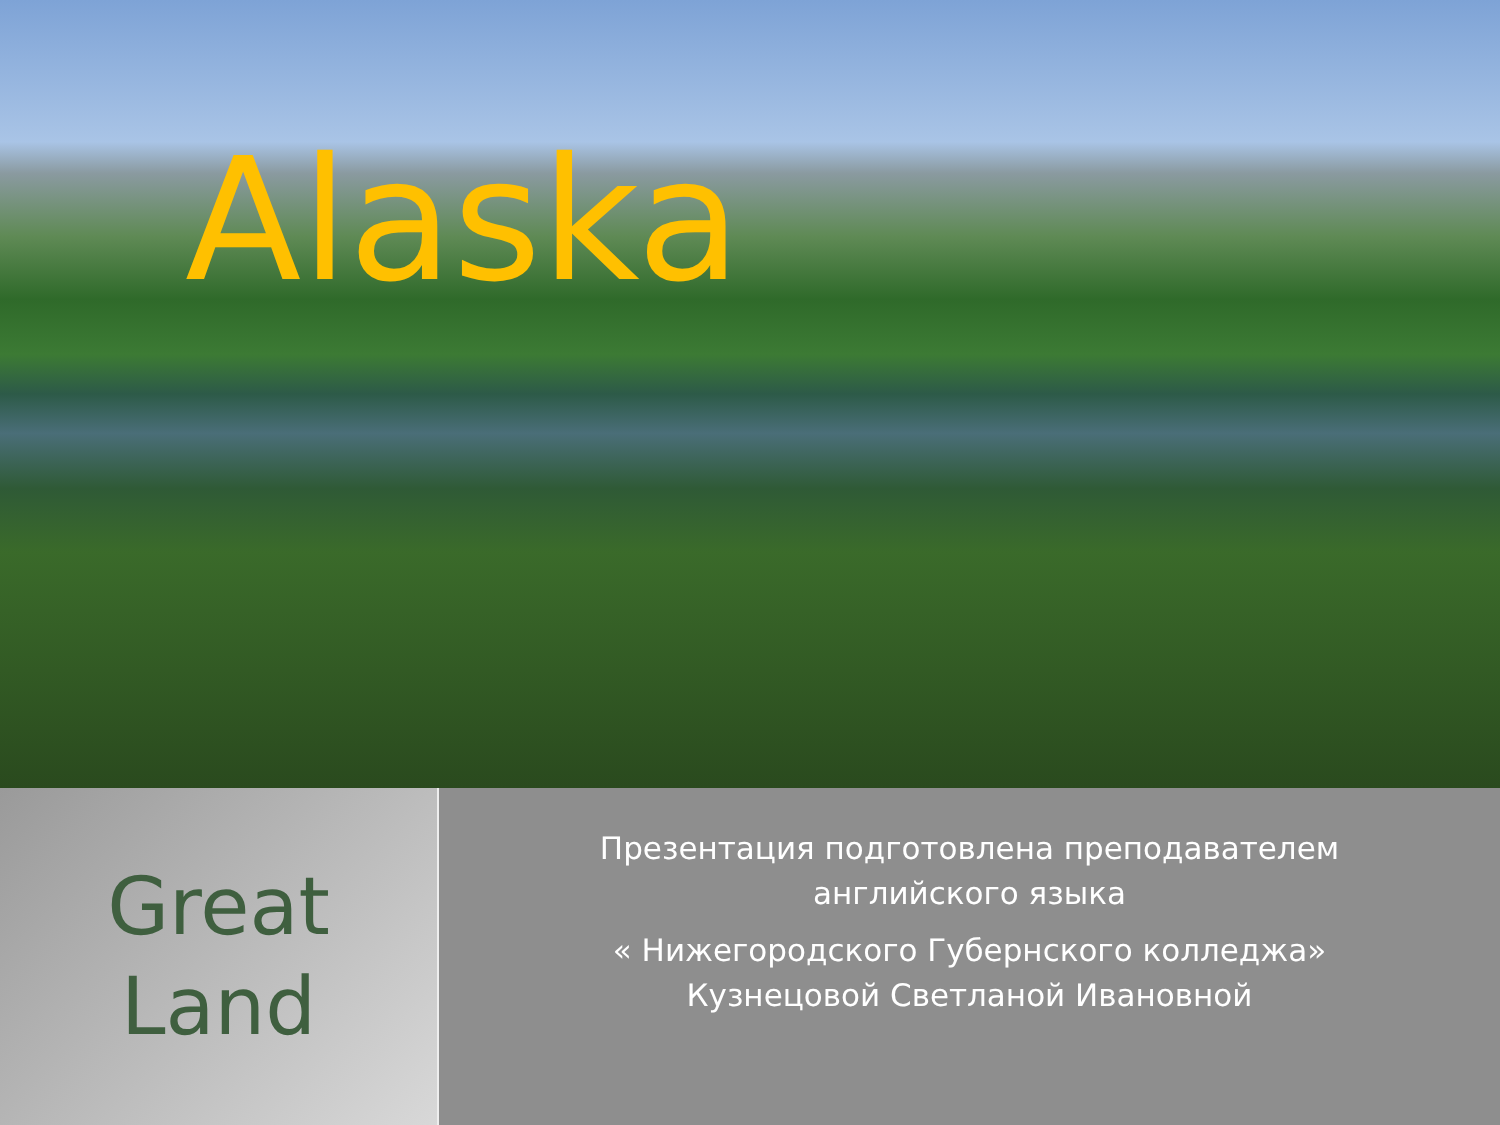Alaska
Great
Land
Презентация подготовлена преподавателем
английского языка
« Нижегородского Губернского колледжа»
Кузнецовой Светланой Ивановной